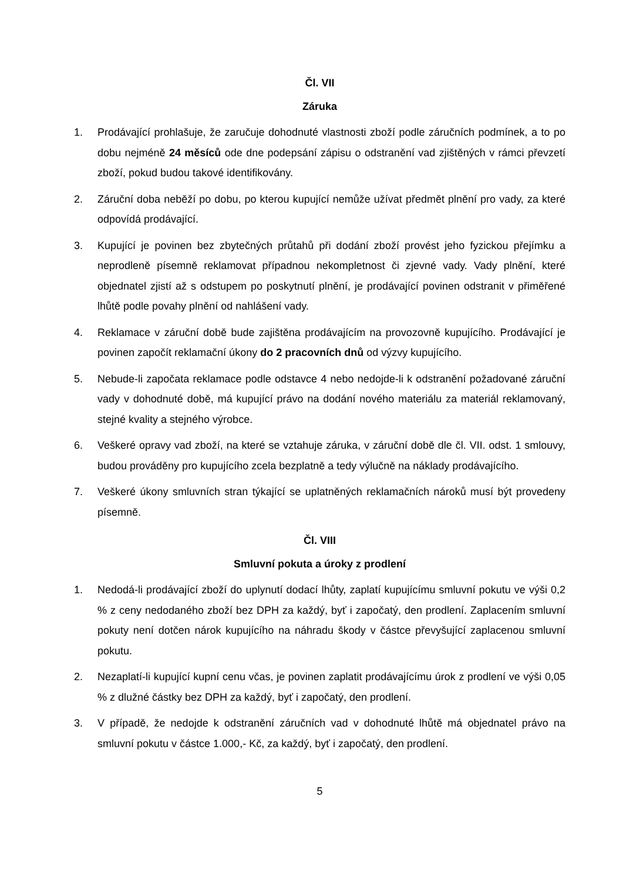Čl. VII
Záruka
1. Prodávající prohlašuje, že zaručuje dohodnuté vlastnosti zboží podle záručních podmínek, a to po dobu nejméně 24 měsíců ode dne podepsání zápisu o odstranění vad zjištěných v rámci převzetí zboží, pokud budou takové identifikovány.
2. Záruční doba neběží po dobu, po kterou kupující nemůže užívat předmět plnění pro vady, za které odpovídá prodávající.
3. Kupující je povinen bez zbytečných průtahů při dodání zboží provést jeho fyzickou přejímku a neprodleně písemně reklamovat případnou nekompletnost či zjevné vady. Vady plnění, které objednatel zjistí až s odstupem po poskytnutí plnění, je prodávající povinen odstranit v přiměřené lhůtě podle povahy plnění od nahlášení vady.
4. Reklamace v záruční době bude zajištěna prodávajícím na provozovně kupujícího. Prodávající je povinen započít reklamační úkony do 2 pracovních dnů od výzvy kupujícího.
5. Nebude-li započata reklamace podle odstavce 4 nebo nedojde-li k odstranění požadované záruční vady v dohodnuté době, má kupující právo na dodání nového materiálu za materiál reklamovaný, stejné kvality a stejného výrobce.
6. Veškeré opravy vad zboží, na které se vztahuje záruka, v záruční době dle čl. VII. odst. 1 smlouvy, budou prováděny pro kupujícího zcela bezplatně a tedy výlučně na náklady prodávajícího.
7. Veškeré úkony smluvních stran týkající se uplatněných reklamačních nároků musí být provedeny písemně.
Čl. VIII
Smluvní pokuta a úroky z prodlení
1. Nedodá-li prodávající zboží do uplynutí dodací lhůty, zaplatí kupujícímu smluvní pokutu ve výši 0,2 % z ceny nedodaného zboží bez DPH za každý, byť i započatý, den prodlení. Zaplacením smluvní pokuty není dotčen nárok kupujícího na náhradu škody v částce převyšující zaplacenou smluvní pokutu.
2. Nezaplatí-li kupující kupní cenu včas, je povinen zaplatit prodávajícímu úrok z prodlení ve výši 0,05 % z dlužné částky bez DPH za každý, byť i započatý, den prodlení.
3. V případě, že nedojde k odstranění záručních vad v dohodnuté lhůtě má objednatel právo na smluvní pokutu v částce 1.000,- Kč, za každý, byť i započatý, den prodlení.
5